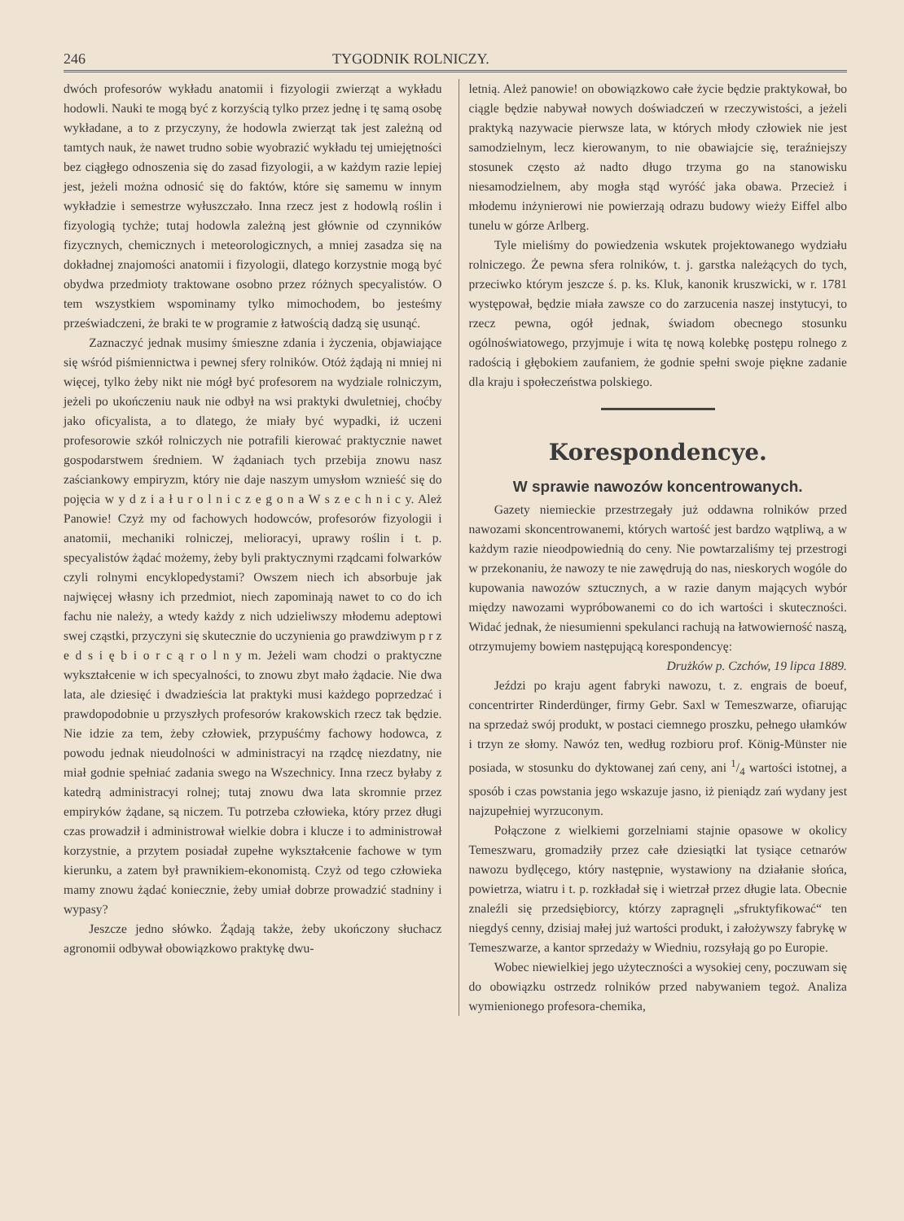246 TYGODNIK ROLNICZY.
dwóch profesorów wykładu anatomii i fizyologii zwierząt a wykładu hodowli. Nauki te mogą być z korzyścią tylko przez jednę i tę samą osobę wykładane, a to z przyczyny, że hodowla zwierząt tak jest zależną od tamtych nauk, że nawet trudno sobie wyobrazić wykładu tej umiejętności bez ciągłego odnoszenia się do zasad fizyologii, a w każdym razie lepiej jest, jeżeli można odnosić się do faktów, które się samemu w innym wykładzie i semestrze wyłuszczało. Inna rzecz jest z hodowlą roślin i fizyologią tychże; tutaj hodowla zależną jest głównie od czynników fizycznych, chemicznych i meteorologicznych, a mniej zasadza się na dokładnej znajomości anatomii i fizyologii, dlatego korzystnie mogą być obydwa przedmioty traktowane osobno przez różnych specyalistów. O tem wszystkiem wspominamy tylko mimochodem, bo jesteśmy przeświadczeni, że braki te w programie z łatwością dadzą się usunąć.
Zaznaczyć jednak musimy śmieszne zdania i życzenia, objawiające się wśród piśmiennictwa i pewnej sfery rolników. Otóż żądają ni mniej ni więcej, tylko żeby nikt nie mógł być profesorem na wydziale rolniczym, jeżeli po ukończeniu nauk nie odbył na wsi praktyki dwuletniej, choćby jako oficyalista, a to dlatego, że miały być wypadki, iż uczeni profesorowie szkół rolniczych nie potrafili kierować praktycznie nawet gospodarstwem średniem. W żądaniach tych przebija znowu nasz zaściankowy empiryzm, który nie daje naszym umysłom wznieść się do pojęcia w y d z i a ł u r o l n i c z e g o n a W s z e c h n i c y. Ależ Panowie! Czyż my od fachowych hodowców, profesorów fizyologii i anatomii, mechaniki rolniczej, melioracyi, uprawy roślin i t. p. specyalistów żądać możemy, żeby byli praktycznymi rządcami folwarków czyli rolnymi encyklopedystami? Owszem niech ich absorbuje jak najwięcej własny ich przedmiot, niech zapominają nawet to co do ich fachu nie należy, a wtedy każdy z nich udzieliwszy młodemu adeptowi swej cząstki, przyczyni się skutecznie do uczynienia go prawdziwym p r z e d s i ę b i o r c ą r o l n y m. Jeżeli wam chodzi o praktyczne wykształcenie w ich specyalności, to znowu zbyt mało żądacie. Nie dwa lata, ale dziesięć i dwadzieścia lat praktyki musi każdego poprzedzać i prawdopodobnie u przyszłych profesorów krakowskich rzecz tak będzie. Nie idzie za tem, żeby człowiek, przypuśćmy fachowy hodowca, z powodu jednak nieudolności w administracyi na rządcę niezdatny, nie miał godnie spełniać zadania swego na Wszechnicy. Inna rzecz byłaby z katedrą administracyi rolnej; tutaj znowu dwa lata skromnie przez empiryków żądane, są niczem. Tu potrzeba człowieka, który przez długi czas prowadził i administrował wielkie dobra i klucze i to administrował korzystnie, a przytem posiadał zupełne wykształcenie fachowe w tym kierunku, a zatem był prawnikiem-ekonomistą. Czyż od tego człowieka mamy znowu żądać koniecznie, żeby umiał dobrze prowadzić stadniny i wypasy?
Jeszcze jedno słówko. Żądają także, żeby ukończony słuchacz agronomii odbywał obowiązkowo praktykę dwu-
letnią. Ależ panowie! on obowiązkowo całe życie będzie praktykował, bo ciągle będzie nabywał nowych doświadczeń w rzeczywistości, a jeżeli praktyką nazywacie pierwsze lata, w których młody człowiek nie jest samodzielnym, lecz kierowanym, to nie obawiajcie się, teraźniejszy stosunek często aż nadto długo trzyma go na stanowisku niesamodzielnem, aby mogła stąd wyróść jaka obawa. Przecież i młodemu inżynierowi nie powierzają odrazu budowy wieży Eiffel albo tunelu w górze Arlberg.
Tyle mieliśmy do powiedzenia wskutek projektowanego wydziału rolniczego. Że pewna sfera rolników, t. j. garstka należących do tych, przeciwko którym jeszcze ś. p. ks. Kluk, kanonik kruszwicki, w r. 1781 występował, będzie miała zawsze co do zarzucenia naszej instytucyi, to rzecz pewna, ogół jednak, świadom obecnego stosunku ogólnoświatowego, przyjmuje i wita tę nową kolebkę postępu rolnego z radością i głębokiem zaufaniem, że godnie spełni swoje piękne zadanie dla kraju i społeczeństwa polskiego.
Korespondencye.
W sprawie nawozów koncentrowanych.
Gazety niemieckie przestrzegały już oddawna rolników przed nawozami skoncentrowanemi, których wartość jest bardzo wątpliwą, a w każdym razie nieodpowiednią do ceny. Nie powtarzaliśmy tej przestrogi w przekonaniu, że nawozy te nie zawędrują do nas, nieskorych wogóle do kupowania nawozów sztucznych, a w razie danym mających wybór między nawozami wypróbowanemi co do ich wartości i skuteczności. Widać jednak, że niesumienni spekulanci rachują na łatwowierność naszą, otrzymujemy bowiem następującą korespondencyę:
Drużków p. Czchów, 19 lipca 1889.
Jeździ po kraju agent fabryki nawozu, t. z. engrais de boeuf, concentrirter Rinderdünger, firmy Gebr. Saxl w Temeszwarze, ofiarując na sprzedaż swój produkt, w postaci ciemnego proszku, pełnego ułamków i trzyn ze słomy. Nawóz ten, według rozbioru prof. König-Münster nie posiada, w stosunku do dyktowanej zań ceny, ani 1/4 wartości istotnej, a sposób i czas powstania jego wskazuje jasno, iż pieniądz zań wydany jest najzupełniej wyrzuconym.
Połączone z wielkiemi gorzelniami stajnie opasowe w okolicy Temeszwaru, gromadziły przez całe dziesiątki lat tysiące cetnarów nawozu bydlęcego, który następnie, wystawiony na działanie słońca, powietrza, wiatru i t. p. rozkładał się i wietrzał przez długie lata. Obecnie znaleźli się przedsiębiorcy, którzy zapragnęli „sfruktyfikować“ ten niegdyś cenny, dzisiaj małej już wartości produkt, i założywszy fabrykę w Temeszwarze, a kantor sprzedaży w Wiedniu, rozsyłają go po Europie.
Wobec niewielkiej jego użyteczności a wysokiej ceny, poczuwam się do obowiązku ostrzedz rolników przed nabywaniem tegoż. Analiza wymienionego profesora-chemika,